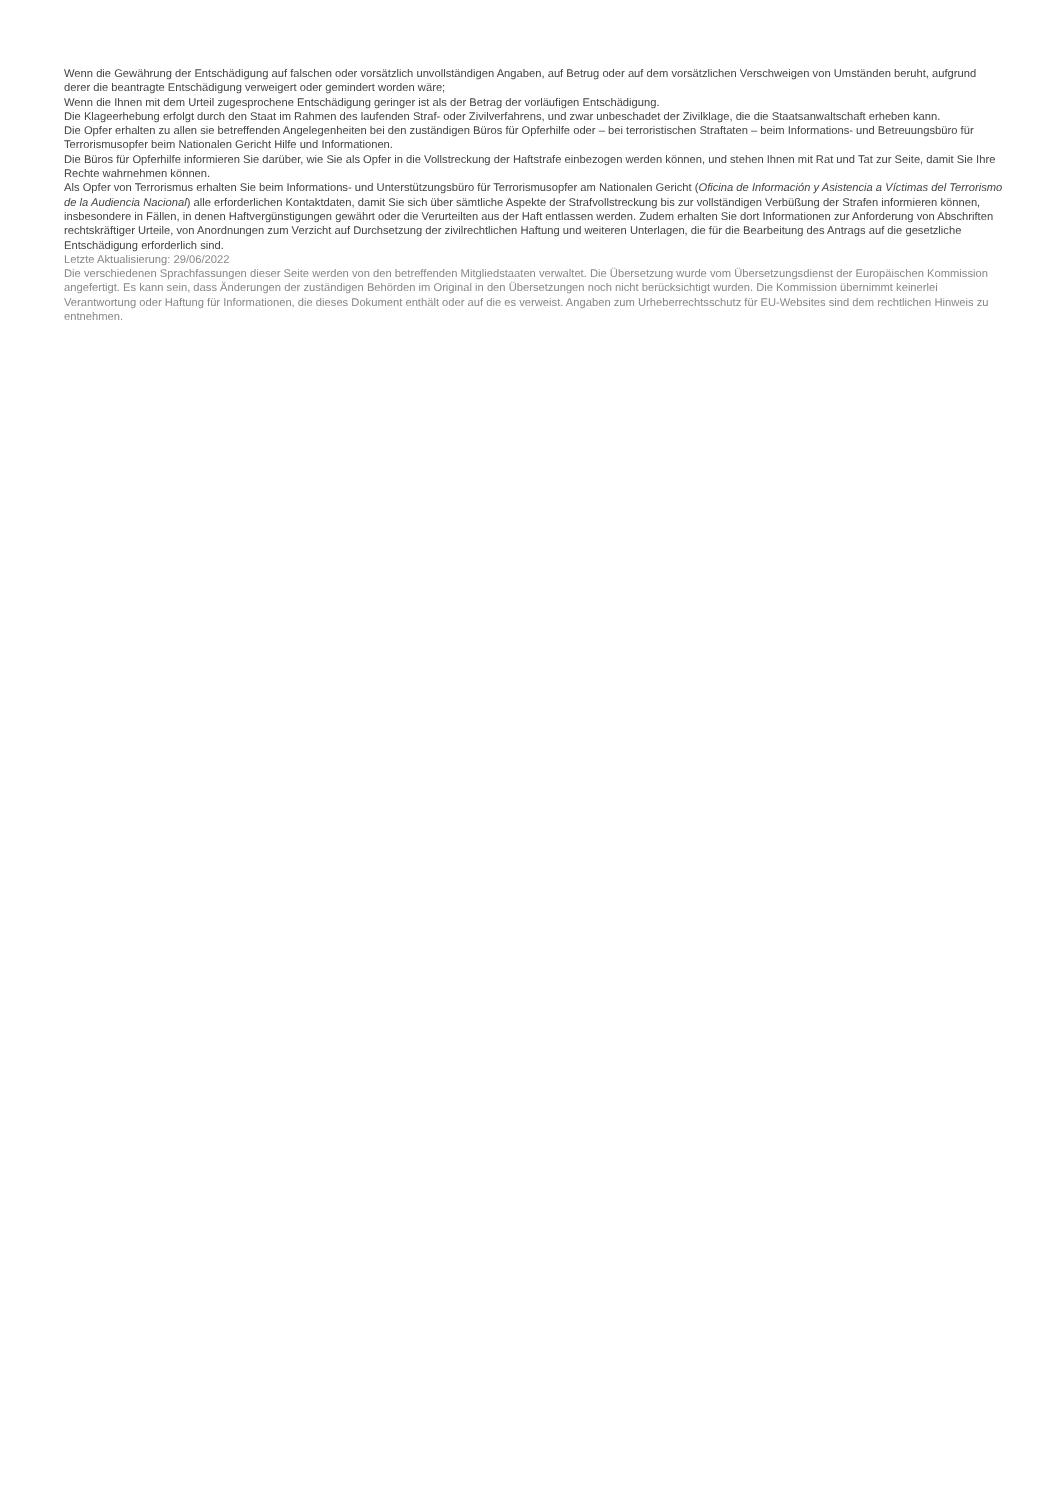Wenn die Gewährung der Entschädigung auf falschen oder vorsätzlich unvollständigen Angaben, auf Betrug oder auf dem vorsätzlichen Verschweigen von Umständen beruht, aufgrund derer die beantragte Entschädigung verweigert oder gemindert worden wäre;
Wenn die Ihnen mit dem Urteil zugesprochene Entschädigung geringer ist als der Betrag der vorläufigen Entschädigung.
Die Klageerhebung erfolgt durch den Staat im Rahmen des laufenden Straf- oder Zivilverfahrens, und zwar unbeschadet der Zivilklage, die die Staatsanwaltschaft erheben kann.
Die Opfer erhalten zu allen sie betreffenden Angelegenheiten bei den zuständigen Büros für Opferhilfe oder – bei terroristischen Straftaten – beim Informations- und Betreuungsbüro für Terrorismusopfer beim Nationalen Gericht Hilfe und Informationen.
Die Büros für Opferhilfe informieren Sie darüber, wie Sie als Opfer in die Vollstreckung der Haftstrafe einbezogen werden können, und stehen Ihnen mit Rat und Tat zur Seite, damit Sie Ihre Rechte wahrnehmen können.
Als Opfer von Terrorismus erhalten Sie beim Informations- und Unterstützungsbüro für Terrorismusopfer am Nationalen Gericht (Oficina de Información y Asistencia a Víctimas del Terrorismo de la Audiencia Nacional) alle erforderlichen Kontaktdaten, damit Sie sich über sämtliche Aspekte der Strafvollstreckung bis zur vollständigen Verbüßung der Strafen informieren können, insbesondere in Fällen, in denen Haftvergünstigungen gewährt oder die Verurteilten aus der Haft entlassen werden. Zudem erhalten Sie dort Informationen zur Anforderung von Abschriften rechtskräftiger Urteile, von Anordnungen zum Verzicht auf Durchsetzung der zivilrechtlichen Haftung und weiteren Unterlagen, die für die Bearbeitung des Antrags auf die gesetzliche Entschädigung erforderlich sind.
Letzte Aktualisierung: 29/06/2022
Die verschiedenen Sprachfassungen dieser Seite werden von den betreffenden Mitgliedstaaten verwaltet. Die Übersetzung wurde vom Übersetzungsdienst der Europäischen Kommission angefertigt. Es kann sein, dass Änderungen der zuständigen Behörden im Original in den Übersetzungen noch nicht berücksichtigt wurden. Die Kommission übernimmt keinerlei Verantwortung oder Haftung für Informationen, die dieses Dokument enthält oder auf die es verweist. Angaben zum Urheberrechtsschutz für EU-Websites sind dem rechtlichen Hinweis zu entnehmen.